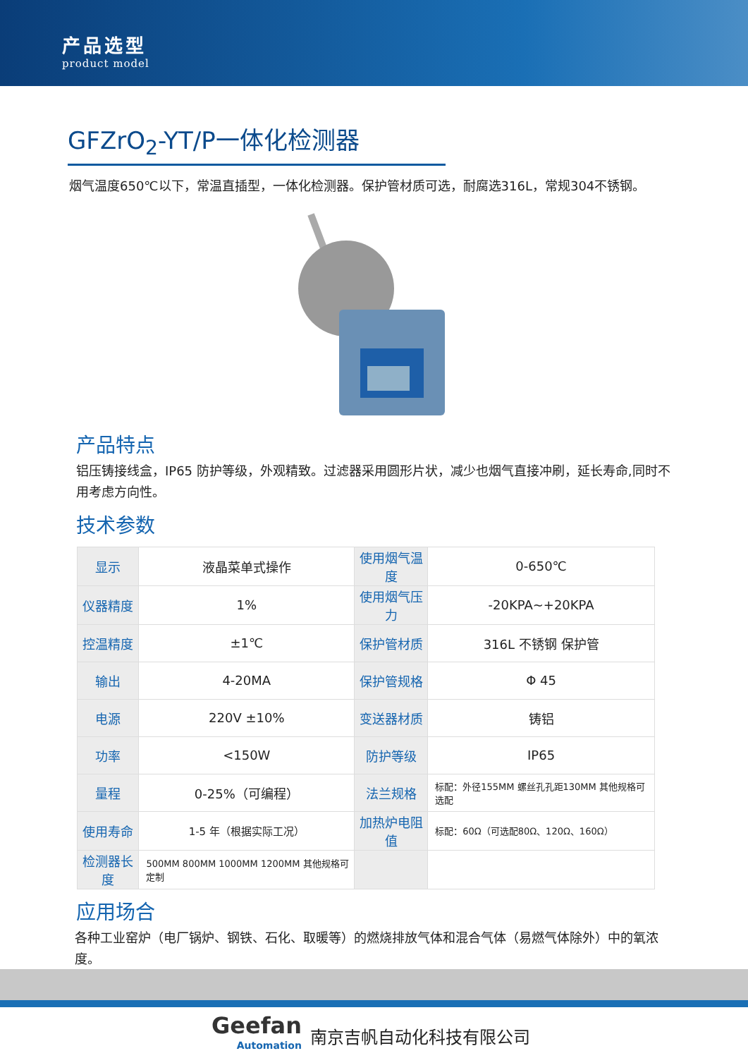产品选型
product model
GFZrO<sub>2</sub>-YT/P一体化检测器
烟气温度650℃以下，常温直插型，一体化检测器。保护管材质可选，耐腐选316L，常规304不锈钢。
产品特点
铝压铸接线盒，IP65 防护等级，外观精致。过滤器采用圆形片状，减少也烟气直接冲刷，延长寿命,同时不用考虑方向性。
技术参数
| 显示 | 液晶菜单式操作 | 使用烟气温度 | 0-650℃ |
| 仪器精度 | 1% | 使用烟气压力 | -20KPA~+20KPA |
| 控温精度 | ±1℃ | 保护管材质 | 316L 不锈钢 保护管 |
| 输出 | 4-20MA | 保护管规格 | Φ 45 |
| 电源 | 220V ±10% | 变送器材质 | 铸铝 |
| 功率 | <150W | 防护等级 | IP65 |
| 量程 | 0-25%（可编程） | 法兰规格 | 标配：外径155MM 螺丝孔孔距130MM 其他规格可选配 |
| 使用寿命 | 1-5 年（根据实际工况） | 加热炉电阻值 | 标配：60Ω（可选配80Ω、120Ω、160Ω） |
| 检测器长度 | 500MM 800MM 1000MM 1200MM 其他规格可定制 | | |
应用场合
各种工业窑炉（电厂锅炉、钢铁、石化、取暖等）的燃烧排放气体和混合气体（易燃气体除外）中的氧浓度。
Geefan
Automation
南京吉帆自动化科技有限公司